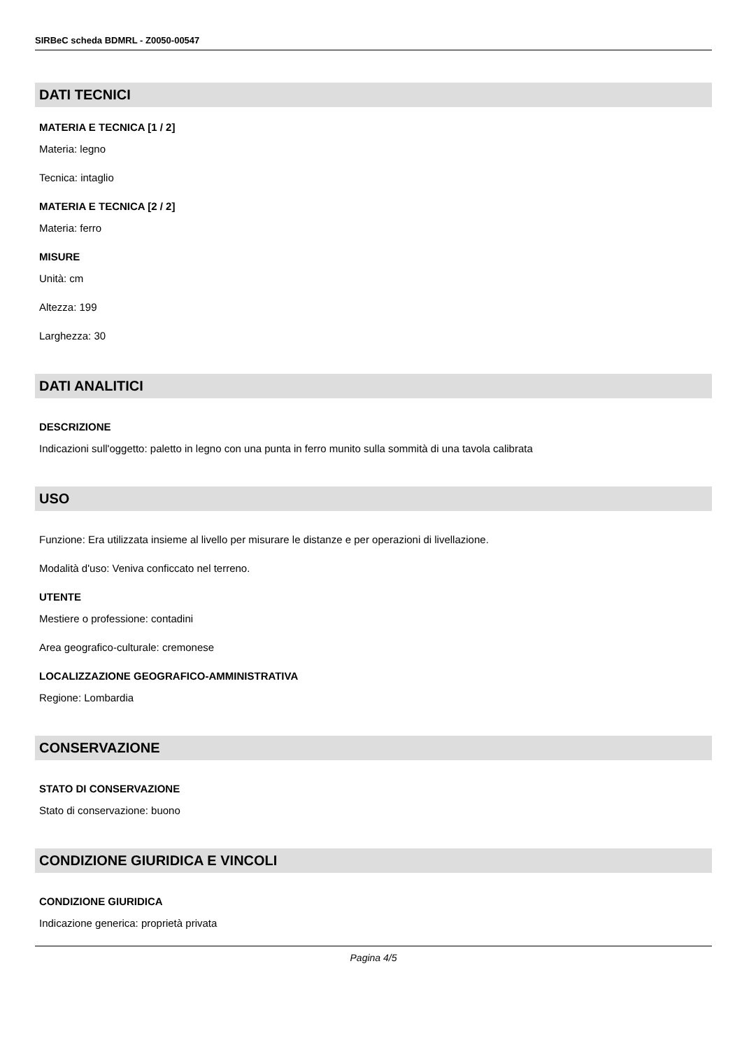SIRBeC scheda BDMRL - Z0050-00547
DATI TECNICI
MATERIA E TECNICA [1 / 2]
Materia: legno
Tecnica: intaglio
MATERIA E TECNICA [2 / 2]
Materia: ferro
MISURE
Unità: cm
Altezza: 199
Larghezza: 30
DATI ANALITICI
DESCRIZIONE
Indicazioni sull'oggetto: paletto in legno con una punta in ferro munito sulla sommità di una tavola calibrata
USO
Funzione: Era utilizzata insieme al livello per misurare le distanze e per operazioni di livellazione.
Modalità d'uso: Veniva conficcato nel terreno.
UTENTE
Mestiere o professione: contadini
Area geografico-culturale: cremonese
LOCALIZZAZIONE GEOGRAFICO-AMMINISTRATIVA
Regione: Lombardia
CONSERVAZIONE
STATO DI CONSERVAZIONE
Stato di conservazione: buono
CONDIZIONE GIURIDICA E VINCOLI
CONDIZIONE GIURIDICA
Indicazione generica: proprietà privata
Pagina 4/5